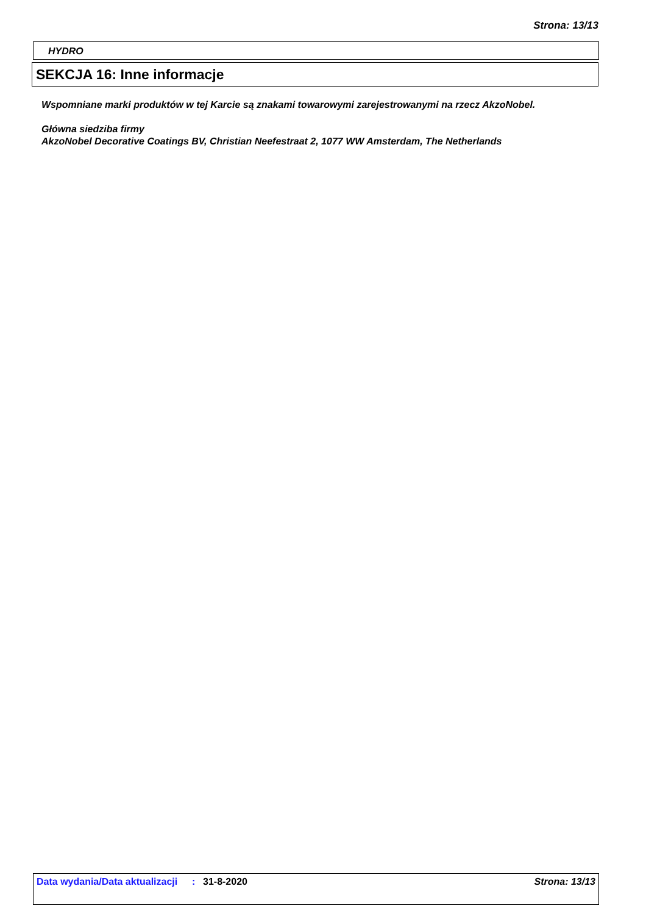Strona: 13/13
HYDRO
SEKCJA 16: Inne informacje
Wspomniane marki produktów w tej Karcie są znakami towarowymi zarejestrowanymi na rzecz AkzoNobel.
Główna siedziba firmy
AkzoNobel Decorative Coatings BV, Christian Neefestraat 2, 1077 WW Amsterdam, The Netherlands
Data wydania/Data aktualizacji
: 31-8-2020 Strona: 13/13